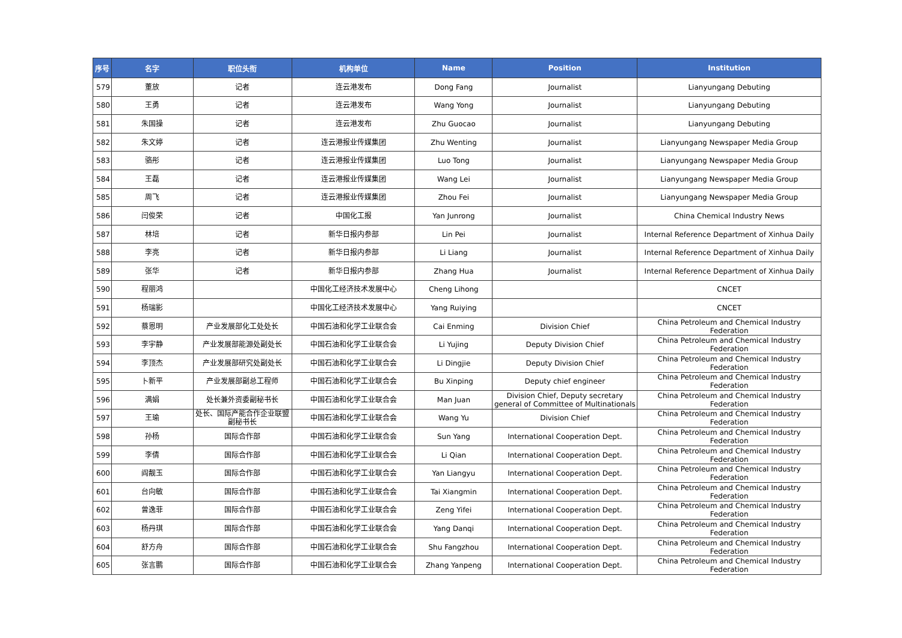| 序号 | 名字 | 职位头衔 | 机构单位 | Name | Position | Institution |
| --- | --- | --- | --- | --- | --- | --- |
| 579 | 董放 | 记者 | 连云港发布 | Dong Fang | Journalist | Lianyungang Debuting |
| 580 | 王勇 | 记者 | 连云港发布 | Wang Yong | Journalist | Lianyungang Debuting |
| 581 | 朱国操 | 记者 | 连云港发布 | Zhu Guocao | Journalist | Lianyungang Debuting |
| 582 | 朱文婷 | 记者 | 连云港报业传媒集团 | Zhu Wenting | Journalist | Lianyungang Newspaper Media Group |
| 583 | 骆彤 | 记者 | 连云港报业传媒集团 | Luo Tong | Journalist | Lianyungang Newspaper Media Group |
| 584 | 王磊 | 记者 | 连云港报业传媒集团 | Wang Lei | Journalist | Lianyungang Newspaper Media Group |
| 585 | 周飞 | 记者 | 连云港报业传媒集团 | Zhou Fei | Journalist | Lianyungang Newspaper Media Group |
| 586 | 闫俊荣 | 记者 | 中国化工报 | Yan Junrong | Journalist | China Chemical Industry News |
| 587 | 林培 | 记者 | 新华日报内参部 | Lin Pei | Journalist | Internal Reference Department of Xinhua Daily |
| 588 | 李亮 | 记者 | 新华日报内参部 | Li Liang | Journalist | Internal Reference Department of Xinhua Daily |
| 589 | 张华 | 记者 | 新华日报内参部 | Zhang Hua | Journalist | Internal Reference Department of Xinhua Daily |
| 590 | 程丽鸿 | | 中国化工经济技术发展中心 | Cheng Lihong | | CNCET |
| 591 | 杨瑞影 | | 中国化工经济技术发展中心 | Yang Ruiying | | CNCET |
| 592 | 蔡恩明 | 产业发展部化工处处长 | 中国石油和化学工业联合会 | Cai Enming | Division Chief | China Petroleum and Chemical Industry Federation |
| 593 | 李宇静 | 产业发展部能源处副处长 | 中国石油和化学工业联合会 | Li Yujing | Deputy Division Chief | China Petroleum and Chemical Industry Federation |
| 594 | 李顶杰 | 产业发展部研究处副处长 | 中国石油和化学工业联合会 | Li Dingjie | Deputy Division Chief | China Petroleum and Chemical Industry Federation |
| 595 | 卜新平 | 产业发展部副总工程师 | 中国石油和化学工业联合会 | Bu Xinping | Deputy chief engineer | China Petroleum and Chemical Industry Federation |
| 596 | 满娟 | 处长兼外资委副秘书长 | 中国石油和化学工业联合会 | Man Juan | Division Chief, Deputy secretary general of Committee of Multinationals | China Petroleum and Chemical Industry Federation |
| 597 | 王瑜 | 处长、国际产能合作企业联盟副秘书长 | 中国石油和化学工业联合会 | Wang Yu | Division Chief | China Petroleum and Chemical Industry Federation |
| 598 | 孙杨 | 国际合作部 | 中国石油和化学工业联合会 | Sun Yang | International Cooperation Dept. | China Petroleum and Chemical Industry Federation |
| 599 | 李倩 | 国际合作部 | 中国石油和化学工业联合会 | Li Qian | International Cooperation Dept. | China Petroleum and Chemical Industry Federation |
| 600 | 阎靓玉 | 国际合作部 | 中国石油和化学工业联合会 | Yan Liangyu | International Cooperation Dept. | China Petroleum and Chemical Industry Federation |
| 601 | 台向敏 | 国际合作部 | 中国石油和化学工业联合会 | Tai Xiangmin | International Cooperation Dept. | China Petroleum and Chemical Industry Federation |
| 602 | 曾逸菲 | 国际合作部 | 中国石油和化学工业联合会 | Zeng Yifei | International Cooperation Dept. | China Petroleum and Chemical Industry Federation |
| 603 | 杨丹琪 | 国际合作部 | 中国石油和化学工业联合会 | Yang Danqi | International Cooperation Dept. | China Petroleum and Chemical Industry Federation |
| 604 | 舒方舟 | 国际合作部 | 中国石油和化学工业联合会 | Shu Fangzhou | International Cooperation Dept. | China Petroleum and Chemical Industry Federation |
| 605 | 张言鹏 | 国际合作部 | 中国石油和化学工业联合会 | Zhang Yanpeng | International Cooperation Dept. | China Petroleum and Chemical Industry Federation |